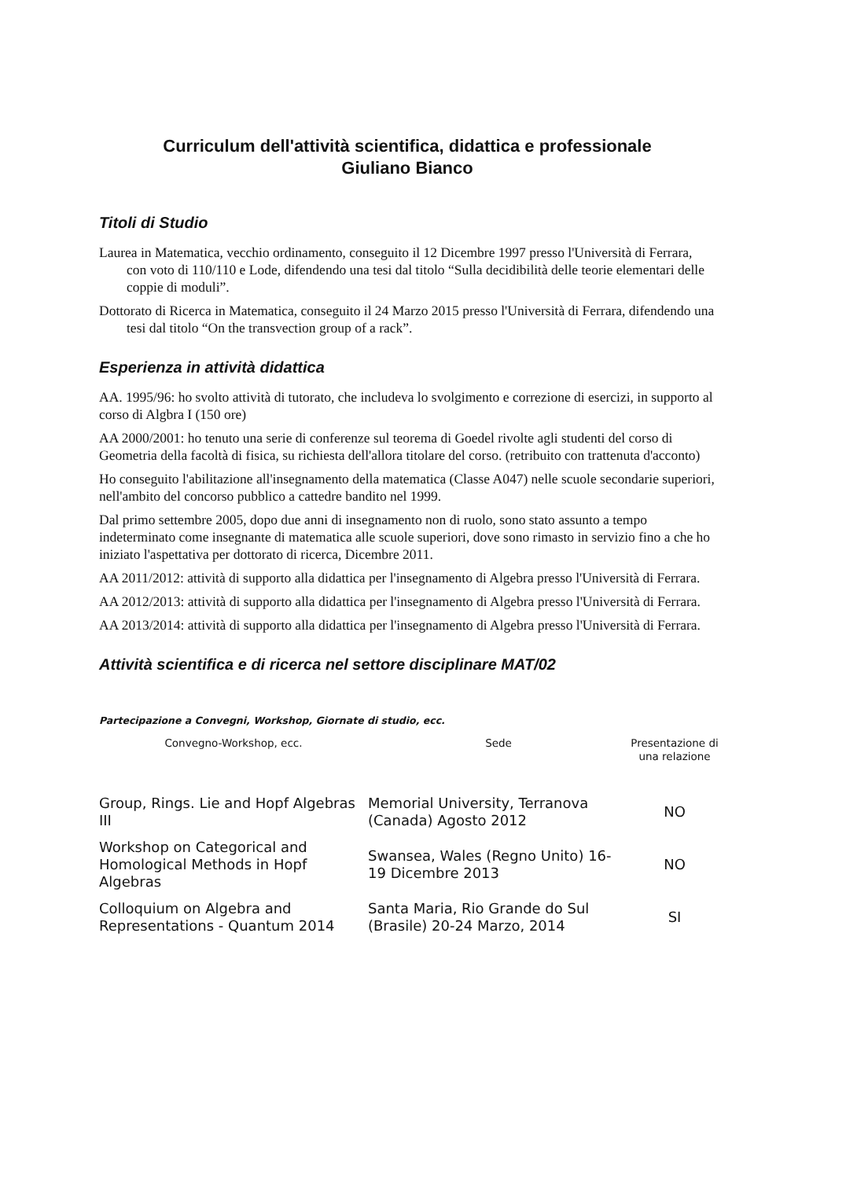Curriculum dell'attività scientifica, didattica e professionale
Giuliano Bianco
Titoli di Studio
Laurea in Matematica, vecchio ordinamento, conseguito il 12 Dicembre 1997 presso l'Università di Ferrara, con voto di 110/110 e Lode, difendendo una tesi dal titolo “Sulla decidibilità delle teorie elementari delle coppie di moduli”.
Dottorato di Ricerca in Matematica, conseguito il 24 Marzo 2015 presso l'Università di Ferrara, difendendo una tesi dal titolo “On the transvection group of a rack”.
Esperienza in attività didattica
AA. 1995/96: ho svolto attività di tutorato, che includeva lo svolgimento e correzione di esercizi, in supporto al corso di Algbra I (150 ore)
AA 2000/2001: ho tenuto una serie di conferenze sul teorema di Goedel rivolte agli studenti del corso di Geometria della facoltà di fisica, su richiesta dell'allora titolare del corso. (retribuito con trattenuta d'acconto)
Ho conseguito l'abilitazione all'insegnamento della matematica (Classe A047) nelle scuole secondarie superiori, nell'ambito del concorso pubblico a cattedre bandito nel 1999.
Dal primo settembre 2005, dopo due anni di insegnamento non di ruolo, sono stato assunto a tempo indeterminato come insegnante di matematica alle scuole superiori, dove sono rimasto in servizio fino a che ho iniziato l'aspettativa per dottorato di ricerca, Dicembre 2011.
AA 2011/2012: attività di supporto alla didattica per l'insegnamento di Algebra presso l'Università di Ferrara.
AA 2012/2013: attività di supporto alla didattica per l'insegnamento di Algebra presso l'Università di Ferrara.
AA 2013/2014: attività di supporto alla didattica per l'insegnamento di Algebra presso l'Università di Ferrara.
Attività scientifica e di ricerca nel settore disciplinare MAT/02
Partecipazione a Convegni, Workshop, Giornate di studio, ecc.
| Convegno-Workshop, ecc. | Sede | Presentazione di una relazione |
| --- | --- | --- |
| Group, Rings. Lie and Hopf Algebras III | Memorial University, Terranova (Canada) Agosto 2012 | NO |
| Workshop on Categorical and Homological Methods in Hopf Algebras | Swansea, Wales (Regno Unito) 16-19 Dicembre 2013 | NO |
| Colloquium on Algebra and Representations - Quantum 2014 | Santa Maria, Rio Grande do Sul (Brasile) 20-24 Marzo, 2014 | SI |